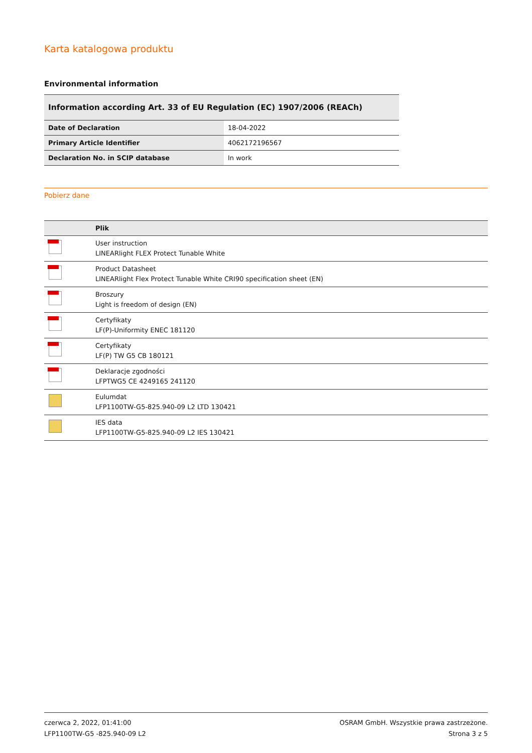Karta katalogowa produktu
Environmental information
| Information according Art. 33 of EU Regulation (EC) 1907/2006 (REACh) | |
| --- | --- |
| Date of Declaration | 18-04-2022 |
| Primary Article Identifier | 4062172196567 |
| Declaration No. in SCIP database | In work |
Pobierz dane
| | Plik |
| --- | --- |
| | User instruction LINEARlight FLEX Protect Tunable White |
| | Product Datasheet LINEARlight Flex Protect Tunable White CRI90 specification sheet (EN) |
| | Broszury Light is freedom of design (EN) |
| | Certyfikaty LF(P)-Uniformity ENEC 181120 |
| | Certyfikaty LF(P) TW G5 CB 180121 |
| | Deklaracje zgodności LFPTWG5 CE 4249165 241120 |
| | Eulumdat LFP1100TW-G5-825.940-09 L2 LTD 130421 |
| | IES data LFP1100TW-G5-825.940-09 L2 IES 130421 |
czerwca 2, 2022, 01:41:00
LFP1100TW-G5 -825.940-09 L2
OSRAM GmbH. Wszystkie prawa zastrzeżone.
Strona 3 z 5